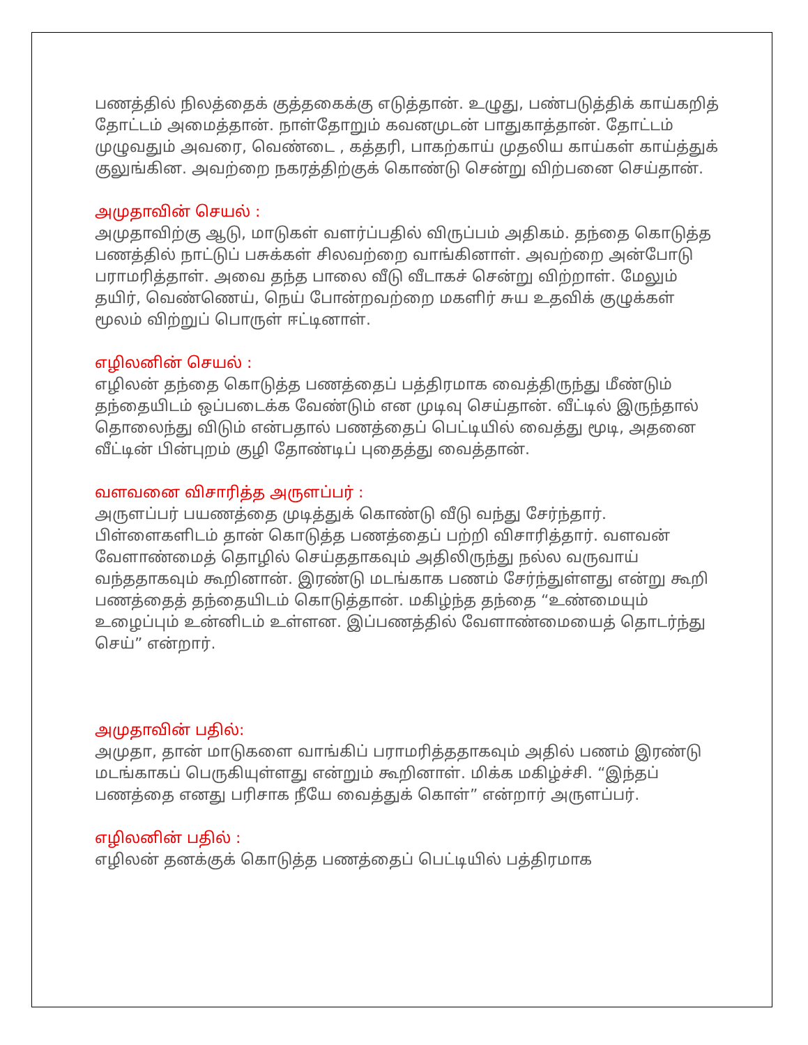பணத்தில் நிலத்தைக் குத்தகைக்கு எடுத்தான். உழுது, பண்படுத்திக் காய்கறித் தோட்டம் அமைத்தான். நாள்தோறும் கவனமுடன் பாதுகாத்தான். தோட்டம் முழுவதும் அவரை, வெண்டை , கத்தரி, பாகற்காய் முதலிய காய்கள் காய்த்துக் குலுங்கின. அவற்றை நகரத்திற்குக் கொண்டு சென்று விற்பனை செய்தான்.
அமுதாவின் செயல் :
அமுதாவிற்கு ஆடு, மாடுகள் வளர்ப்பதில் விருப்பம் அதிகம். தந்தை கொடுத்த பணத்தில் நாட்டுப் பசுக்கள் சிலவற்றை வாங்கினாள். அவற்றை அன்போடு பராமரித்தாள். அவை தந்த பாலை வீடு வீடாகச் சென்று விற்றாள். மேலும் தயிர், வெண்ணெய், நெய் போன்றவற்றை மகளிர் சுய உதவிக் குழுக்கள் மூலம் விற்றுப் பொருள் ஈட்டினாள்.
எழிலனின் செயல் :
எழிலன் தந்தை கொடுத்த பணத்தைப் பத்திரமாக வைத்திருந்து மீண்டும் தந்தையிடம் ஒப்படைக்க வேண்டும் என முடிவு செய்தான். வீட்டில் இருந்தால் தொலைந்து விடும் என்பதால் பணத்தைப் பெட்டியில் வைத்து மூடி, அதனை வீட்டின் பின்புறம் குழி தோண்டிப் புதைத்து வைத்தான்.
வளவனை விசாரித்த அருளப்பர் :
அருளப்பர் பயணத்தை முடித்துக் கொண்டு வீடு வந்து சேர்ந்தார். பிள்ளைகளிடம் தான் கொடுத்த பணத்தைப் பற்றி விசாரித்தார். வளவன் வேளாண்மைத் தொழில் செய்ததாகவும் அதிலிருந்து நல்ல வருவாய் வந்ததாகவும் கூறினான். இரண்டு மடங்காக பணம் சேர்ந்துள்ளது என்று கூறி பணத்தைத் தந்தையிடம் கொடுத்தான். மகிழ்ந்த தந்தை “உண்மையும் உழைப்பும் உன்னிடம் உள்ளன. இப்பணத்தில் வேளாண்மையைத் தொடர்ந்து செய்” என்றார்.
அமுதாவின் பதில்:
அமுதா, தான் மாடுகளை வாங்கிப் பராமரித்ததாகவும் அதில் பணம் இரண்டு மடங்காகப் பெருகியுள்ளது என்றும் கூறினாள். மிக்க மகிழ்ச்சி. “இந்தப் பணத்தை எனது பரிசாக நீயே வைத்துக் கொள்” என்றார் அருளப்பர்.
எழிலனின் பதில் :
எழிலன் தனக்குக் கொடுத்த பணத்தைப் பெட்டியில் பத்திரமாக